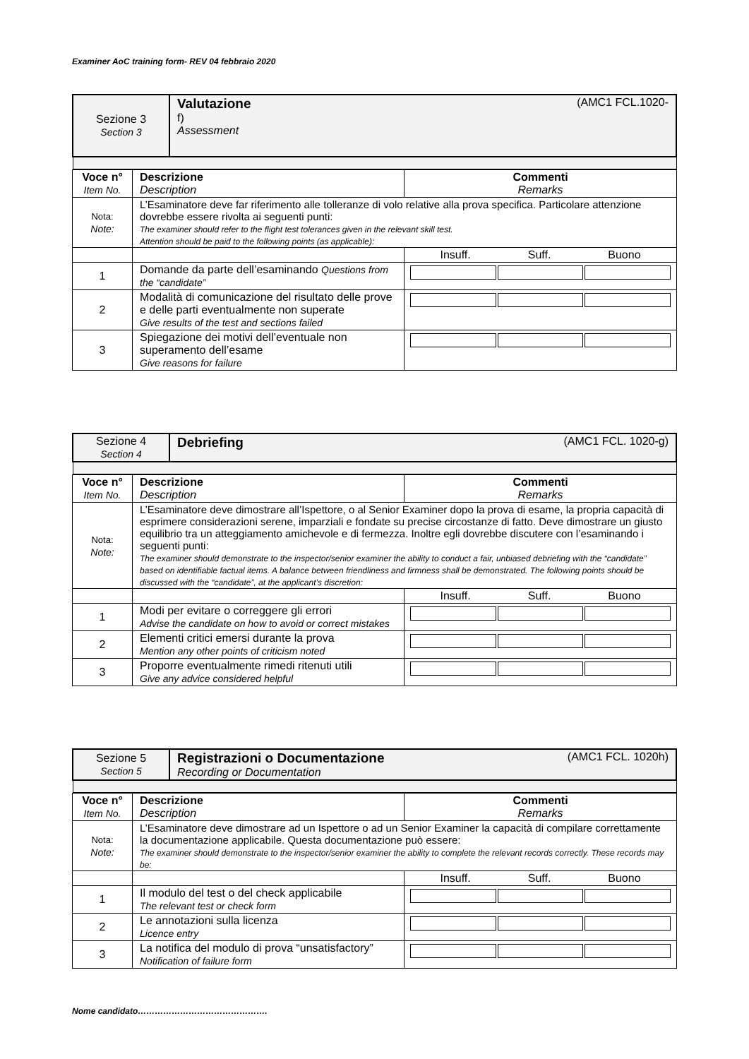Examiner AoC training form- REV 04 febbraio 2020
| Sezione 3 Section 3 | Valutazione (AMC1 FCL.1020- f) Assessment |
| Voce n° Item No. | Descrizione Description | Commenti Remarks |
| Nota: Note: | L’Esaminatore deve far riferimento alle tolleranze di volo relative alla prova specifica. Particolare attenzione dovrebbe essere rivolta ai seguenti punti: The examiner should refer to the flight test tolerances given in the relevant skill test. Attention should be paid to the following points (as applicable): | |
| | | Insuff. Suff. Buono |
| 1 | Domande da parte dell’esaminando Questions from the “candidate” | |
| 2 | Modalità di comunicazione del risultato delle prove e delle parti eventualmente non superate Give results of the test and sections failed | |
| 3 | Spiegazione dei motivi dell’eventuale non superamento dell’esame Give reasons for failure | |
| Sezione 4 Section 4 | Debriefing (AMC1 FCL. 1020-g) |
| Voce n° Item No. | Descrizione Description | Commenti Remarks |
| Nota: Note: | L’Esaminatore deve dimostrare all’Ispettore, o al Senior Examiner dopo la prova di esame, la propria capacità di esprimere considerazioni serene, imparziali e fondate su precise circostanze di fatto. Deve dimostrare un giusto equilibrio tra un atteggiamento amichevole e di fermezza. Inoltre egli dovrebbe discutere con l’esaminando i seguenti punti: The examiner should demonstrate to the inspector/senior examiner the ability to conduct a fair, unbiased debriefing with the “candidate” based on identifiable factual items. A balance between friendliness and firmness shall be demonstrated. The following points should be discussed with the “candidate”, at the applicant’s discretion: | |
| | | Insuff. Suff. Buono |
| 1 | Modi per evitare o correggere gli errori Advise the candidate on how to avoid or correct mistakes | |
| 2 | Elementi critici emersi durante la prova Mention any other points of criticism noted | |
| 3 | Proporre eventualmente rimedi ritenuti utili Give any advice considered helpful | |
| Sezione 5 Section 5 | Registrazioni o Documentazione (AMC1 FCL. 1020h) Recording or Documentation |
| Voce n° Item No. | Descrizione Description | Commenti Remarks |
| Nota: Note: | L’Esaminatore deve dimostrare ad un Ispettore o ad un Senior Examiner la capacità di compilare correttamente la documentazione applicabile. Questa documentazione può essere: The examiner should demonstrate to the inspector/senior examiner the ability to complete the relevant records correctly. These records may be: | |
| | | Insuff. Suff. Buono |
| 1 | Il modulo del test o del check applicabile The relevant test or check form | |
| 2 | Le annotazioni sulla licenza Licence entry | |
| 3 | La notifica del modulo di prova “unsatisfactory” Notification of failure form | |
Nome candidato……………………………………….